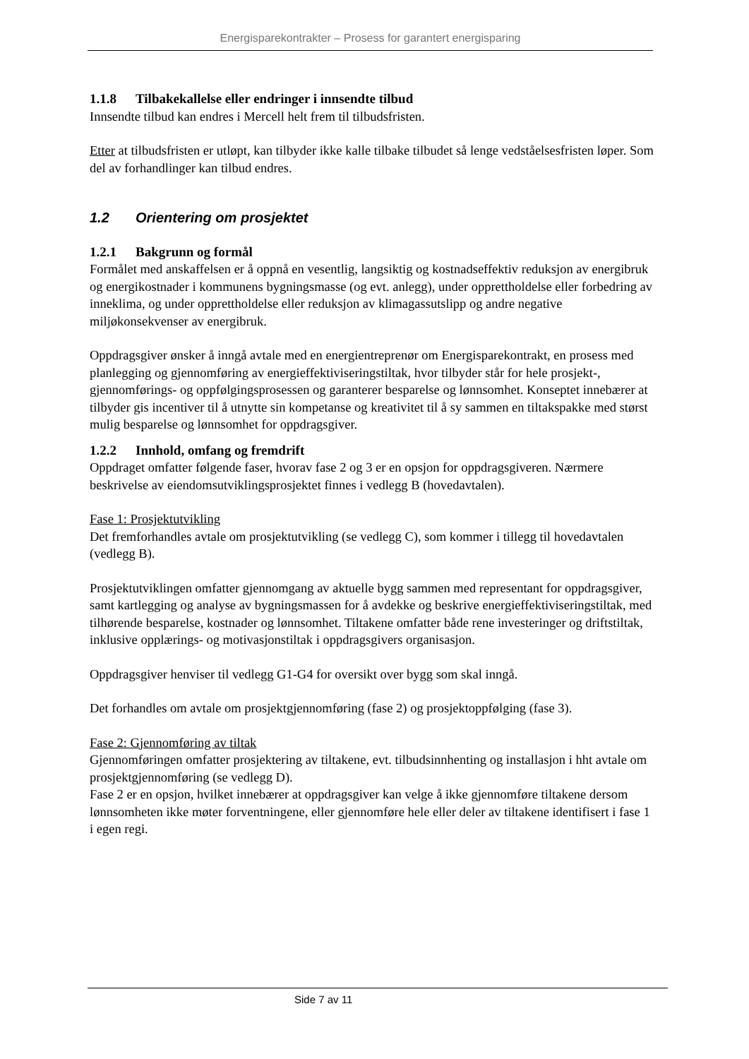Energisparekontrakter – Prosess for garantert energisparing
1.1.8 Tilbakekallelse eller endringer i innsendte tilbud
Innsendte tilbud kan endres i Mercell helt frem til tilbudsfristen.
Etter at tilbudsfristen er utløpt, kan tilbyder ikke kalle tilbake tilbudet så lenge vedståelsesfristen løper. Som del av forhandlinger kan tilbud endres.
1.2 Orientering om prosjektet
1.2.1 Bakgrunn og formål
Formålet med anskaffelsen er å oppnå en vesentlig, langsiktig og kostnadseffektiv reduksjon av energibruk og energikostnader i kommunens bygningsmasse (og evt. anlegg), under opprettholdelse eller forbedring av inneklima, og under opprettholdelse eller reduksjon av klimagassutslipp og andre negative miljøkonsekvenser av energibruk.
Oppdragsgiver ønsker å inngå avtale med en energientreprenør om Energisparekontrakt, en prosess med planlegging og gjennomføring av energieffektiviseringstiltak, hvor tilbyder står for hele prosjekt-, gjennomførings- og oppfølgingsprosessen og garanterer besparelse og lønnsomhet. Konseptet innebærer at tilbyder gis incentiver til å utnytte sin kompetanse og kreativitet til å sy sammen en tiltakspakke med størst mulig besparelse og lønnsomhet for oppdragsgiver.
1.2.2 Innhold, omfang og fremdrift
Oppdraget omfatter følgende faser, hvorav fase 2 og 3 er en opsjon for oppdragsgiveren. Nærmere beskrivelse av eiendomsutviklingsprosjektet finnes i vedlegg B (hovedavtalen).
Fase 1: Prosjektutvikling
Det fremforhandles avtale om prosjektutvikling (se vedlegg C), som kommer i tillegg til hovedavtalen (vedlegg B).
Prosjektutviklingen omfatter gjennomgang av aktuelle bygg sammen med representant for oppdragsgiver, samt kartlegging og analyse av bygningsmassen for å avdekke og beskrive energieffektiviseringstiltak, med tilhørende besparelse, kostnader og lønnsomhet. Tiltakene omfatter både rene investeringer og driftstiltak, inklusive opplærings- og motivasjonstiltak i oppdragsgivers organisasjon.
Oppdragsgiver henviser til vedlegg G1-G4 for oversikt over bygg som skal inngå.
Det forhandles om avtale om prosjektgjennomføring (fase 2) og prosjektoppfølging (fase 3).
Fase 2: Gjennomføring av tiltak
Gjennomføringen omfatter prosjektering av tiltakene, evt. tilbudsinnhenting og installasjon i hht avtale om prosjektgjennomføring (se vedlegg D).
Fase 2 er en opsjon, hvilket innebærer at oppdragsgiver kan velge å ikke gjennomføre tiltakene dersom lønnsomheten ikke møter forventningene, eller gjennomføre hele eller deler av tiltakene identifisert i fase 1 i egen regi.
Side 7 av 11